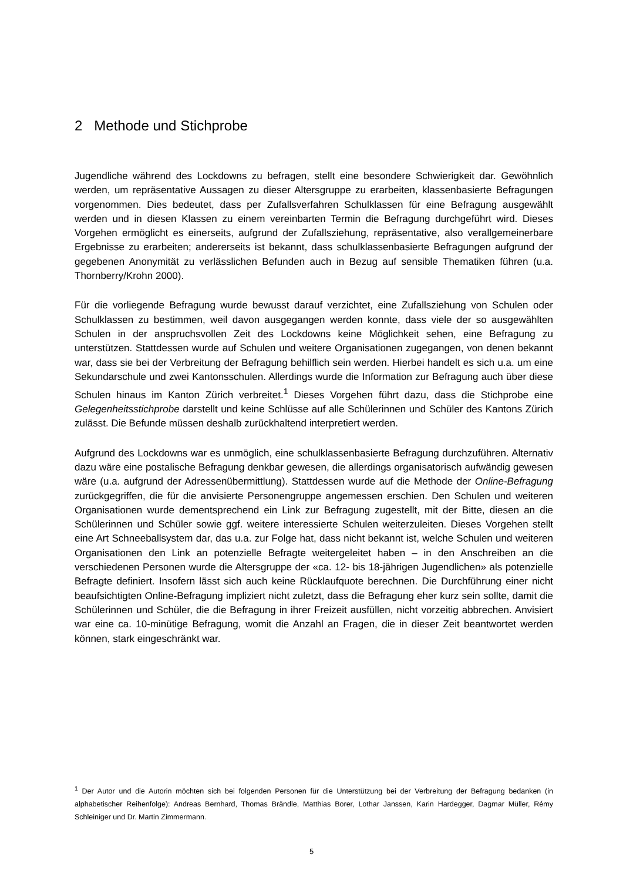2 Methode und Stichprobe
Jugendliche während des Lockdowns zu befragen, stellt eine besondere Schwierigkeit dar. Gewöhnlich werden, um repräsentative Aussagen zu dieser Altersgruppe zu erarbeiten, klassenbasierte Befragungen vorgenommen. Dies bedeutet, dass per Zufallsverfahren Schulklassen für eine Befragung ausgewählt werden und in diesen Klassen zu einem vereinbarten Termin die Befragung durchgeführt wird. Dieses Vorgehen ermöglicht es einerseits, aufgrund der Zufallsziehung, repräsentative, also verallgemeinerbare Ergebnisse zu erarbeiten; andererseits ist bekannt, dass schulklassenbasierte Befragungen aufgrund der gegebenen Anonymität zu verlässlichen Befunden auch in Bezug auf sensible Thematiken führen (u.a. Thornberry/Krohn 2000).
Für die vorliegende Befragung wurde bewusst darauf verzichtet, eine Zufallsziehung von Schulen oder Schulklassen zu bestimmen, weil davon ausgegangen werden konnte, dass viele der so ausgewählten Schulen in der anspruchsvollen Zeit des Lockdowns keine Möglichkeit sehen, eine Befragung zu unterstützen. Stattdessen wurde auf Schulen und weitere Organisationen zugegangen, von denen bekannt war, dass sie bei der Verbreitung der Befragung behilflich sein werden. Hierbei handelt es sich u.a. um eine Sekundarschule und zwei Kantonsschulen. Allerdings wurde die Information zur Befragung auch über diese Schulen hinaus im Kanton Zürich verbreitet.<sup>1</sup> Dieses Vorgehen führt dazu, dass die Stichprobe eine Gelegenheitsstichprobe darstellt und keine Schlüsse auf alle Schülerinnen und Schüler des Kantons Zürich zulässt. Die Befunde müssen deshalb zurückhaltend interpretiert werden.
Aufgrund des Lockdowns war es unmöglich, eine schulklassenbasierte Befragung durchzuführen. Alternativ dazu wäre eine postalische Befragung denkbar gewesen, die allerdings organisatorisch aufwändig gewesen wäre (u.a. aufgrund der Adressenübermittlung). Stattdessen wurde auf die Methode der Online-Befragung zurückgegriffen, die für die anvisierte Personengruppe angemessen erschien. Den Schulen und weiteren Organisationen wurde dementsprechend ein Link zur Befragung zugestellt, mit der Bitte, diesen an die Schülerinnen und Schüler sowie ggf. weitere interessierte Schulen weiterzuleiten. Dieses Vorgehen stellt eine Art Schneeballsystem dar, das u.a. zur Folge hat, dass nicht bekannt ist, welche Schulen und weiteren Organisationen den Link an potenzielle Befragte weitergeleitet haben – in den Anschreiben an die verschiedenen Personen wurde die Altersgruppe der «ca. 12- bis 18-jährigen Jugendlichen» als potenzielle Befragte definiert. Insofern lässt sich auch keine Rücklaufquote berechnen. Die Durchführung einer nicht beaufsichtigten Online-Befragung impliziert nicht zuletzt, dass die Befragung eher kurz sein sollte, damit die Schülerinnen und Schüler, die die Befragung in ihrer Freizeit ausfüllen, nicht vorzeitig abbrechen. Anvisiert war eine ca. 10-minütige Befragung, womit die Anzahl an Fragen, die in dieser Zeit beantwortet werden können, stark eingeschränkt war.
<sup>1</sup> Der Autor und die Autorin möchten sich bei folgenden Personen für die Unterstützung bei der Verbreitung der Befragung bedanken (in alphabetischer Reihenfolge): Andreas Bernhard, Thomas Brändle, Matthias Borer, Lothar Janssen, Karin Hardegger, Dagmar Müller, Rémy Schleiniger und Dr. Martin Zimmermann.
5